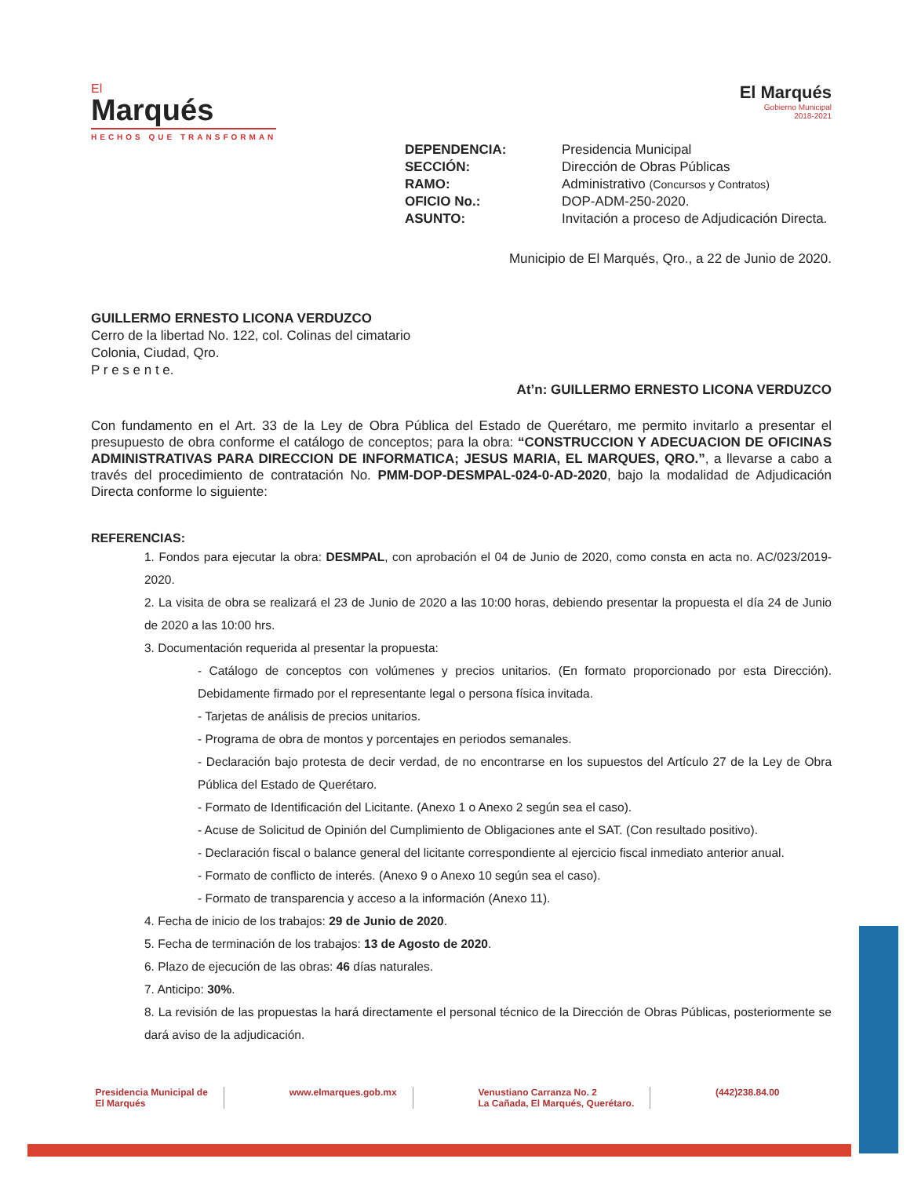El
Marqués
HECHOS QUE TRANSFORMAN
El Marqués
Gobierno Municipal
2018-2021
DEPENDENCIA: Presidencia Municipal SECCIÓN: Dirección de Obras Públicas RAMO: Administrativo (Concursos y Contratos) OFICIO No.: DOP-ADM-250-2020. ASUNTO: Invitación a proceso de Adjudicación Directa.
Municipio de El Marqués, Qro., a 22 de Junio de 2020.
GUILLERMO ERNESTO LICONA VERDUZCO
Cerro de la libertad No. 122, col. Colinas del cimatario
Colonia, Ciudad, Qro.
P r e s e n t e.
At’n: GUILLERMO ERNESTO LICONA VERDUZCO
Con fundamento en el Art. 33 de la Ley de Obra Pública del Estado de Querétaro, me permito invitarlo a presentar el presupuesto de obra conforme el catálogo de conceptos; para la obra: “CONSTRUCCION Y ADECUACION DE OFICINAS ADMINISTRATIVAS PARA DIRECCION DE INFORMATICA; JESUS MARIA, EL MARQUES, QRO.”, a llevarse a cabo a través del procedimiento de contratación No. PMM-DOP-DESMPAL-024-0-AD-2020, bajo la modalidad de Adjudicación Directa conforme lo siguiente:
REFERENCIAS:
1. Fondos para ejecutar la obra: DESMPAL, con aprobación el 04 de Junio de 2020, como consta en acta no. AC/023/2019-2020.
2. La visita de obra se realizará el 23 de Junio de 2020 a las 10:00 horas, debiendo presentar la propuesta el día 24 de Junio de 2020 a las 10:00 hrs.
3. Documentación requerida al presentar la propuesta:
- Catálogo de conceptos con volúmenes y precios unitarios. (En formato proporcionado por esta Dirección). Debidamente firmado por el representante legal o persona física invitada.
- Tarjetas de análisis de precios unitarios.
- Programa de obra de montos y porcentajes en periodos semanales.
- Declaración bajo protesta de decir verdad, de no encontrarse en los supuestos del Artículo 27 de la Ley de Obra Pública del Estado de Querétaro.
- Formato de Identificación del Licitante. (Anexo 1 o Anexo 2 según sea el caso).
- Acuse de Solicitud de Opinión del Cumplimiento de Obligaciones ante el SAT. (Con resultado positivo).
- Declaración fiscal o balance general del licitante correspondiente al ejercicio fiscal inmediato anterior anual.
- Formato de conflicto de interés. (Anexo 9 o Anexo 10 según sea el caso).
- Formato de transparencia y acceso a la información (Anexo 11).
4. Fecha de inicio de los trabajos: 29 de Junio de 2020.
5. Fecha de terminación de los trabajos: 13 de Agosto de 2020.
6. Plazo de ejecución de las obras: 46 días naturales.
7. Anticipo: 30%.
8. La revisión de las propuestas la hará directamente el personal técnico de la Dirección de Obras Públicas, posteriormente se dará aviso de la adjudicación.
Presidencia Municipal de
El Marqués
www.elmarques.gob.mx Venustiano Carranza No. 2
La Cañada, El Marqués, Querétaro.
(442)238.84.00